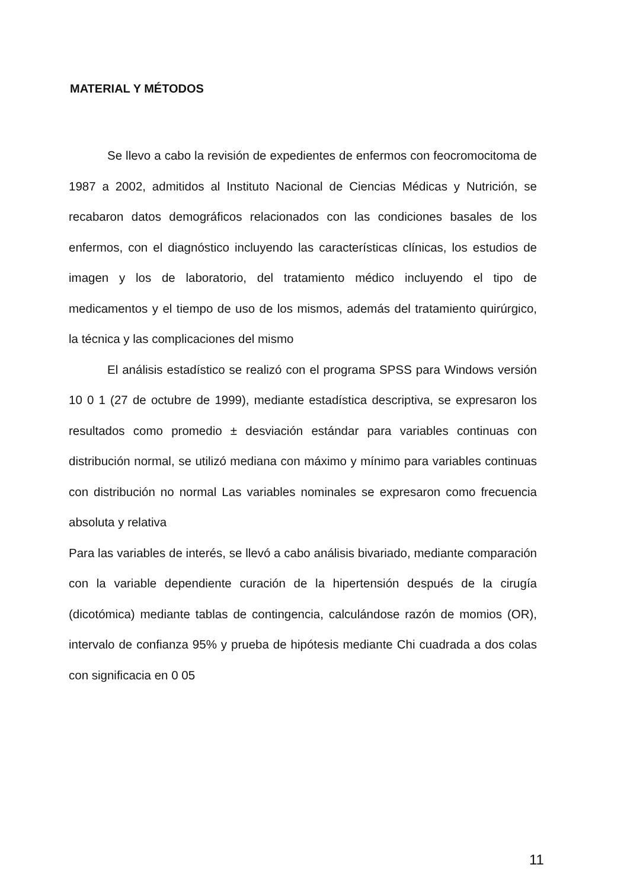MATERIAL Y MÉTODOS
Se llevo a cabo la revisión de expedientes de enfermos con feocromocitoma de 1987 a 2002, admitidos al Instituto Nacional de Ciencias Médicas y Nutrición, se recabaron datos demográficos relacionados con las condiciones basales de los enfermos, con el diagnóstico incluyendo las características clínicas, los estudios de imagen y los de laboratorio, del tratamiento médico incluyendo el tipo de medicamentos y el tiempo de uso de los mismos, además del tratamiento quirúrgico, la técnica y las complicaciones del mismo
El análisis estadístico se realizó con el programa SPSS para Windows versión 10 0 1 (27 de octubre de 1999), mediante estadística descriptiva, se expresaron los resultados como promedio ± desviación estándar para variables continuas con distribución normal, se utilizó mediana con máximo y mínimo para variables continuas con distribución no normal Las variables nominales se expresaron como frecuencia absoluta y relativa
Para las variables de interés, se llevó a cabo análisis bivariado, mediante comparación con la variable dependiente curación de la hipertensión después de la cirugía (dicotómica) mediante tablas de contingencia, calculándose razón de momios (OR), intervalo de confianza 95% y prueba de hipótesis mediante Chi cuadrada a dos colas con significacia en 0 05
11